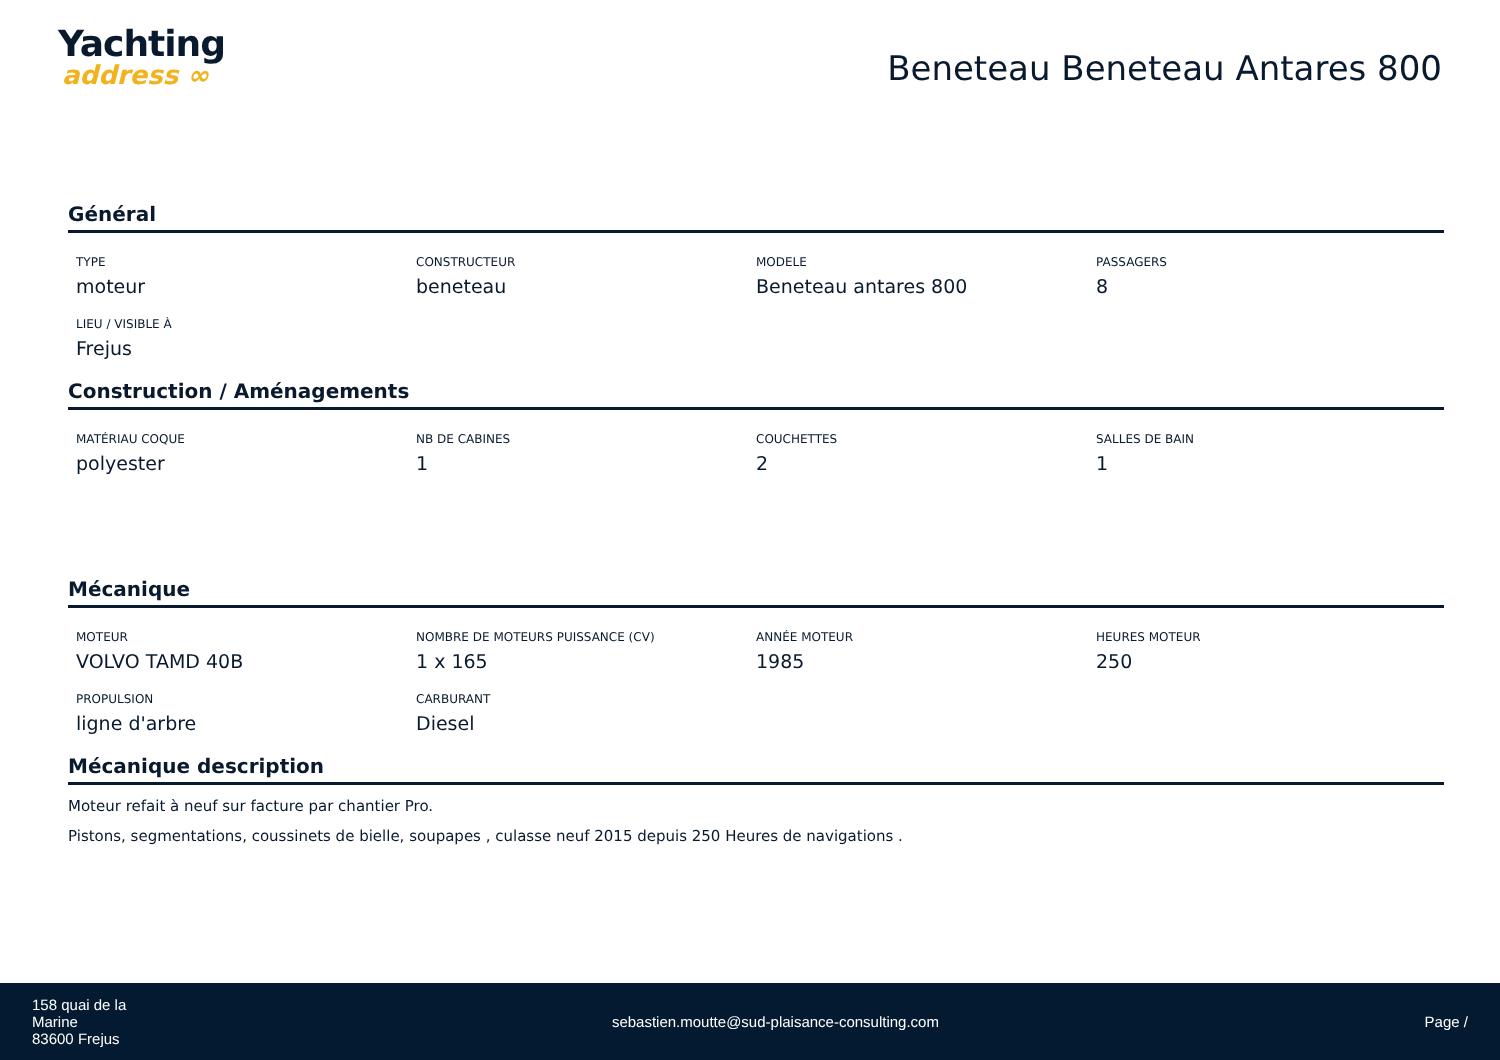Yachting
address ∞
Beneteau Beneteau Antares 800
Général
TYPE
moteur
CONSTRUCTEUR
beneteau
MODELE
Beneteau antares 800
PASSAGERS
8
LIEU / VISIBLE À
Frejus
Construction / Aménagements
MATÉRIAU COQUE
polyester
NB DE CABINES
1
COUCHETTES
2
SALLES DE BAIN
1
Mécanique
MOTEUR
VOLVO TAMD 40B
NOMBRE DE MOTEURS PUISSANCE (CV)
1 x 165
ANNÉE MOTEUR
1985
HEURES MOTEUR
250
PROPULSION
ligne d'arbre
CARBURANT
Diesel
Mécanique description
Moteur refait à neuf sur facture par chantier Pro.
Pistons, segmentations, coussinets de bielle, soupapes , culasse neuf 2015 depuis 250 Heures de navigations .
158 quai de la
Marine
83600 Frejus
sebastien.moutte@sud-plaisance-consulting.com
Page /